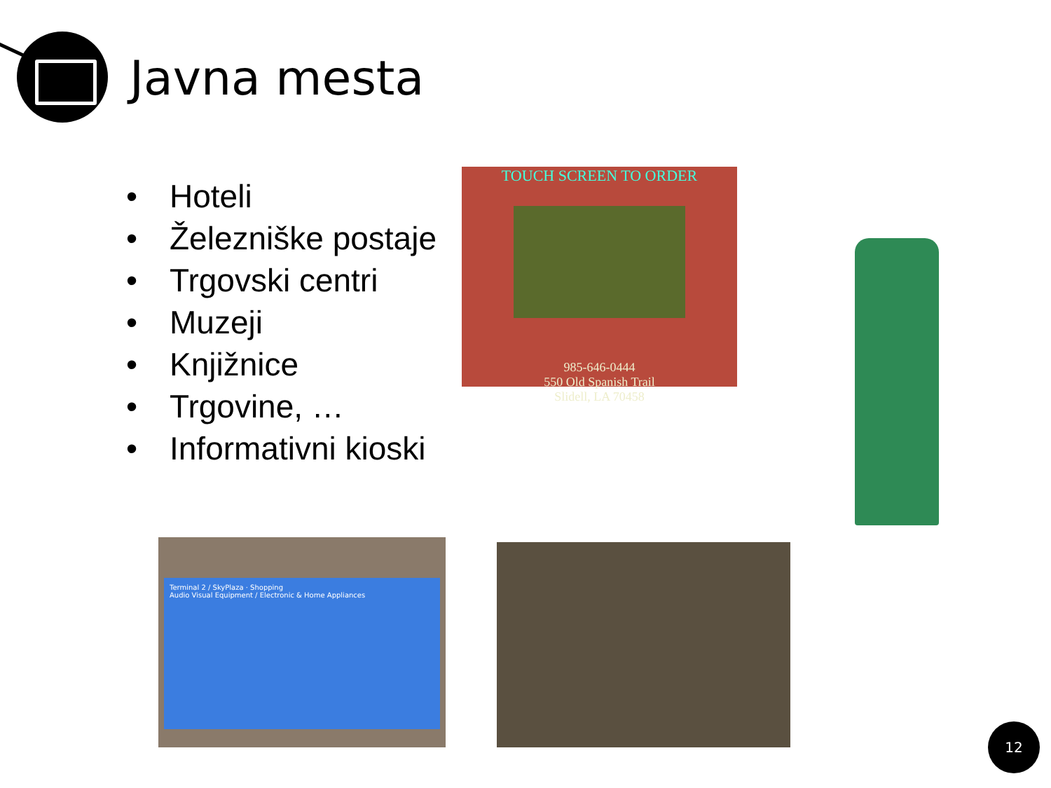Javna mesta
• Hoteli
• Železniške postaje
• Trgovski centri
• Muzeji
• Knjižnice
• Trgovine, …
• Informativni kioski
TOUCH SCREEN TO ORDER
985-646-0444
550 Old Spanish Trail
Slidell, LA 70458
Terminal 2 / SkyPlaza · Shopping
Audio Visual Equipment / Electronic & Home Appliances
12